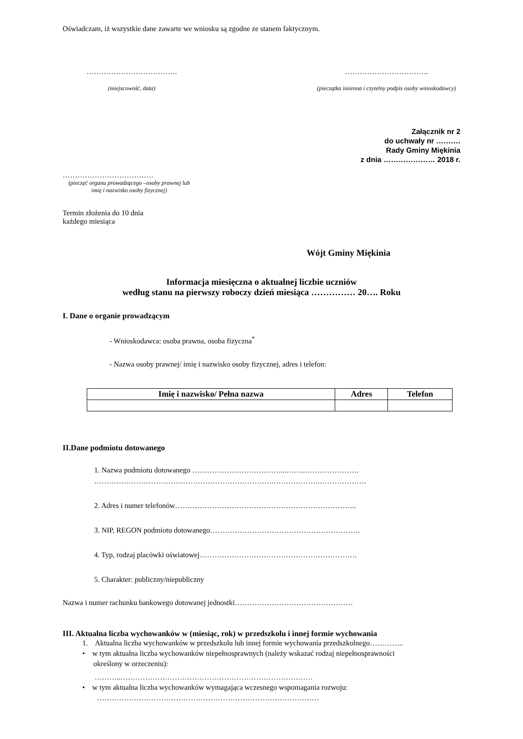Oświadczam, iż wszystkie dane zawarte we wniosku są zgodne ze stanem faktycznym.
……………………………….
(miejscowość, data)
…………………………….
(pieczątka imienna i czytelny podpis osoby wnioskodawcy)
Załącznik nr 2
do uchwały nr ……….
Rady Gminy Miękinia
z dnia ………………… 2018 r.
……………………………….
(pieczęć organu prowadzącego –osoby prawnej lub imię i nazwisko osoby fizycznej)
Termin złożenia do 10 dnia
każdego miesiąca
Wójt Gminy Miękinia
Informacja miesięczna o aktualnej liczbie uczniów
według stanu na pierwszy roboczy dzień miesiąca …………… 20…. Roku
I. Dane o organie prowadzącym
- Wnioskodawca: osoba prawna, osoba fizyczna<sup>*</sup>
- Nazwa osoby prawnej/ imię i nazwisko osoby fizycznej, adres i telefon:
| Imię i nazwisko/ Pełna nazwa | Adres | Telefon |
| --- | --- | --- |
II.Dane podmiotu dotowanego
1. Nazwa podmiotu dotowanego ………………………………...……..………………….
……………………………………………………………….……………….……………….
2. Adres i numer telefonów………………………………………………………………..
3. NIP, REGON podmiotu dotowanego…………………………………………………….
4. Typ, rodzaj placówki oświatowej……………………………………………………….
5. Charakter: publiczny/niepubliczny
Nazwa i numer rachunku bankowego dotowanej jednostki…………………………………………
III. Aktualna liczba wychowanków w (miesiąc, rok) w przedszkolu i innej formie wychowania
1. Aktualna liczba wychowanków w przedszkolu lub innej formie wychowania przedszkolnego…………..
• w tym aktualna liczba wychowanków niepełnosprawnych (należy wskazać rodzaj niepełnosprawności
określony w orzeczeniu):
………..……………………………………………………………………
• w tym aktualna liczba wychowanków wymagająca wczesnego wspomagania rozwoju:
………………………………………………………………………………